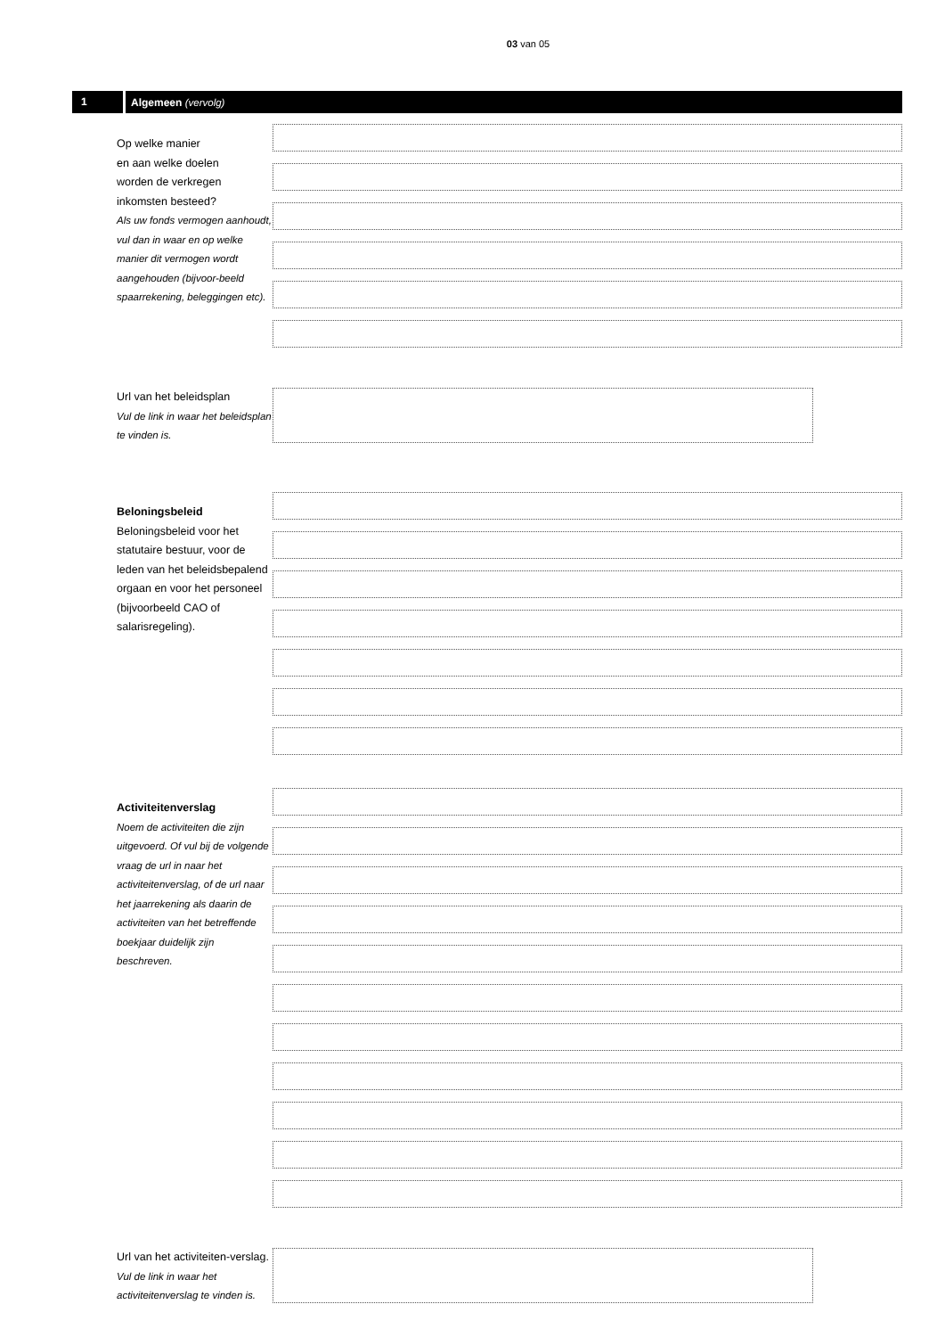03 van 05
1
Algemeen (vervolg)
Op welke manier
en aan welke doelen
worden de verkregen
inkomsten besteed?
Als uw fonds vermogen aanhoudt, vul dan in waar en op welke manier dit vermogen wordt aangehouden (bijvoor-beeld spaarrekening, beleggingen etc).
Url van het beleidsplan
Vul de link in waar het beleidsplan te vinden is.
Beloningsbeleid
Beloningsbeleid voor het statutaire bestuur, voor de leden van het beleidsbepalend orgaan en voor het personeel (bijvoorbeeld CAO of salarisregeling).
Activiteitenverslag
Noem de activiteiten die zijn uitgevoerd. Of vul bij de volgende vraag de url in naar het activiteitenverslag, of de url naar het jaarrekening als daarin de activiteiten van het betreffende boekjaar duidelijk zijn beschreven.
Url van het activiteiten-verslag. Vul de link in waar het activiteitenverslag te vinden is.